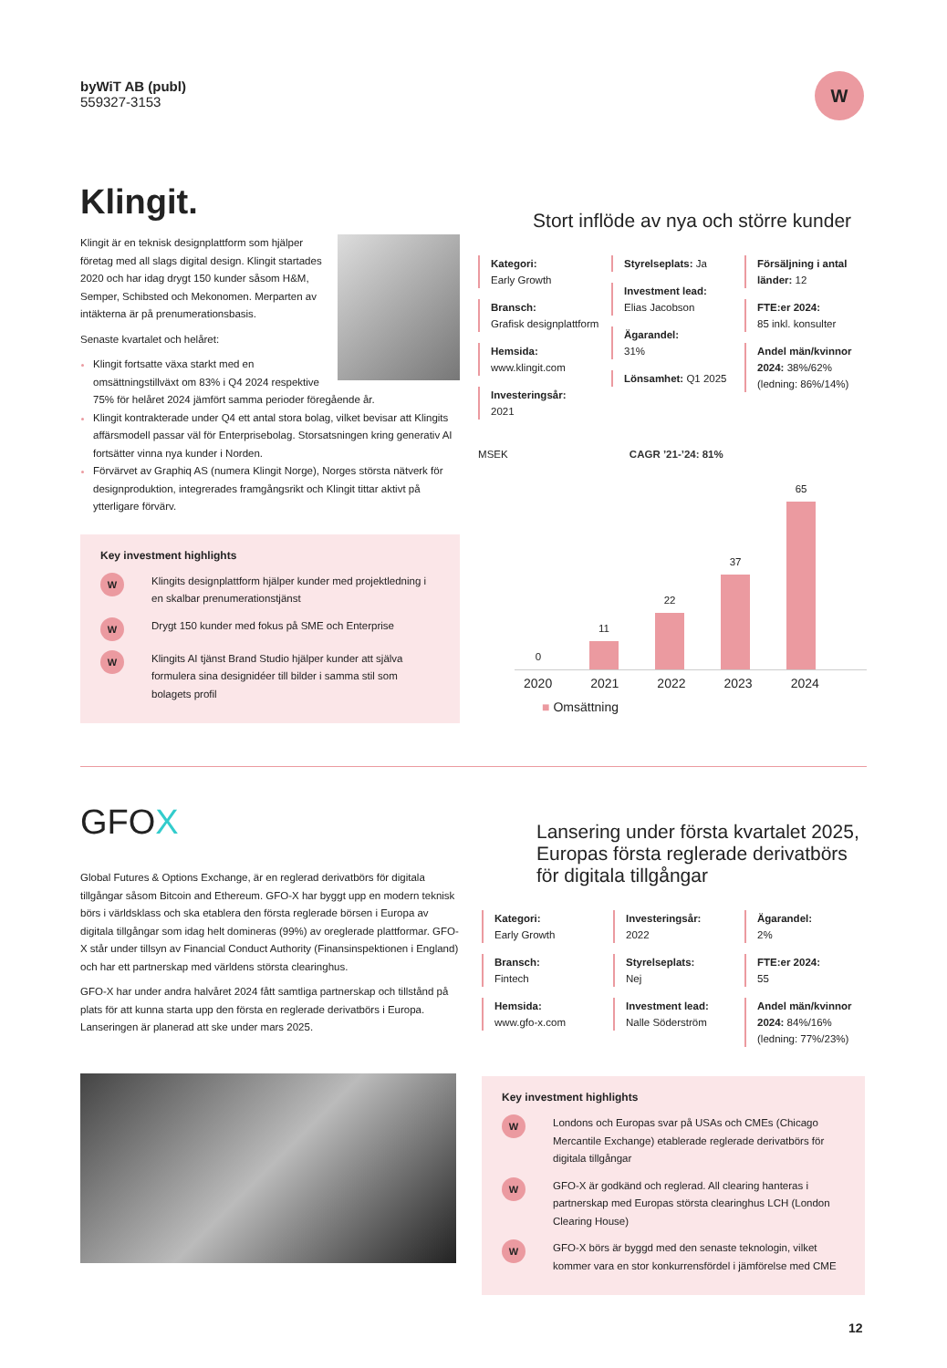byWiT AB (publ)
559327-3153
W
Klingit.
Klingit är en teknisk designplattform som hjälper företag med all slags digital design. Klingit startades 2020 och har idag drygt 150 kunder såsom H&M, Semper, Schibsted och Mekonomen. Merparten av intäkterna är på prenumerationsbasis.
Senaste kvartalet och helåret:
Klingit fortsatte växa starkt med en omsättningstillväxt om 83% i Q4 2024 respektive 75% för helåret 2024 jämfört samma perioder föregående år.
Klingit kontrakterade under Q4 ett antal stora bolag, vilket bevisar att Klingits affärsmodell passar väl för Enterprisebolag. Storsatsningen kring generativ AI fortsätter vinna nya kunder i Norden.
Förvärvet av Graphiq AS (numera Klingit Norge), Norges största nätverk för designproduktion, integrerades framgångsrikt och Klingit tittar aktivt på ytterligare förvärv.
Key investment highlights
W
Klingits designplattform hjälper kunder med projektledning i en skalbar prenumerationstjänst
W
Drygt 150 kunder med fokus på SME och Enterprise
W
Klingits AI tjänst Brand Studio hjälper kunder att själva formulera sina designidéer till bilder i samma stil som bolagets profil
Stort inflöde av nya och större kunder
Kategori:
Early Growth
Bransch:
Grafisk designplattform
Hemsida:
www.klingit.com
Investeringsår:
2021
Styrelseplats: Ja
Investment lead:
Elias Jacobson
Ägarandel:
31%
Lönsamhet: Q1 2025
Försäljning i antal länder: 12
FTE:er 2024:
85 inkl. konsulter
Andel män/kvinnor 2024: 38%/62% (ledning: 86%/14%)
MSEK CAGR ’21-’24: 81%
0
11
22
37
65
2020 2021 2022 2023 2024
■ Omsättning
GFOX
Global Futures & Options Exchange, är en reglerad derivatbörs för digitala tillgångar såsom Bitcoin and Ethereum. GFO-X har byggt upp en modern teknisk börs i världsklass och ska etablera den första reglerade börsen i Europa av digitala tillgångar som idag helt domineras (99%) av oreglerade plattformar. GFO-X står under tillsyn av Financial Conduct Authority (Finansinspektionen i England) och har ett partnerskap med världens största clearinghus.
GFO-X har under andra halvåret 2024 fått samtliga partnerskap och tillstånd på plats för att kunna starta upp den första en reglerade derivatbörs i Europa. Lanseringen är planerad att ske under mars 2025.
Lansering under första kvartalet 2025, Europas första reglerade derivatbörs för digitala tillgångar
Kategori:
Early Growth
Bransch:
Fintech
Hemsida:
www.gfo-x.com
Investeringsår:
2022
Styrelseplats:
Nej
Investment lead:
Nalle Söderström
Ägarandel:
2%
FTE:er 2024:
55
Andel män/kvinnor 2024: 84%/16% (ledning: 77%/23%)
Key investment highlights
W
Londons och Europas svar på USAs och CMEs (Chicago Mercantile Exchange) etablerade reglerade derivatbörs för digitala tillgångar
W
GFO-X är godkänd och reglerad. All clearing hanteras i partnerskap med Europas största clearinghus LCH (London Clearing House)
W
GFO-X börs är byggd med den senaste teknologin, vilket kommer vara en stor konkurrensfördel i jämförelse med CME
12